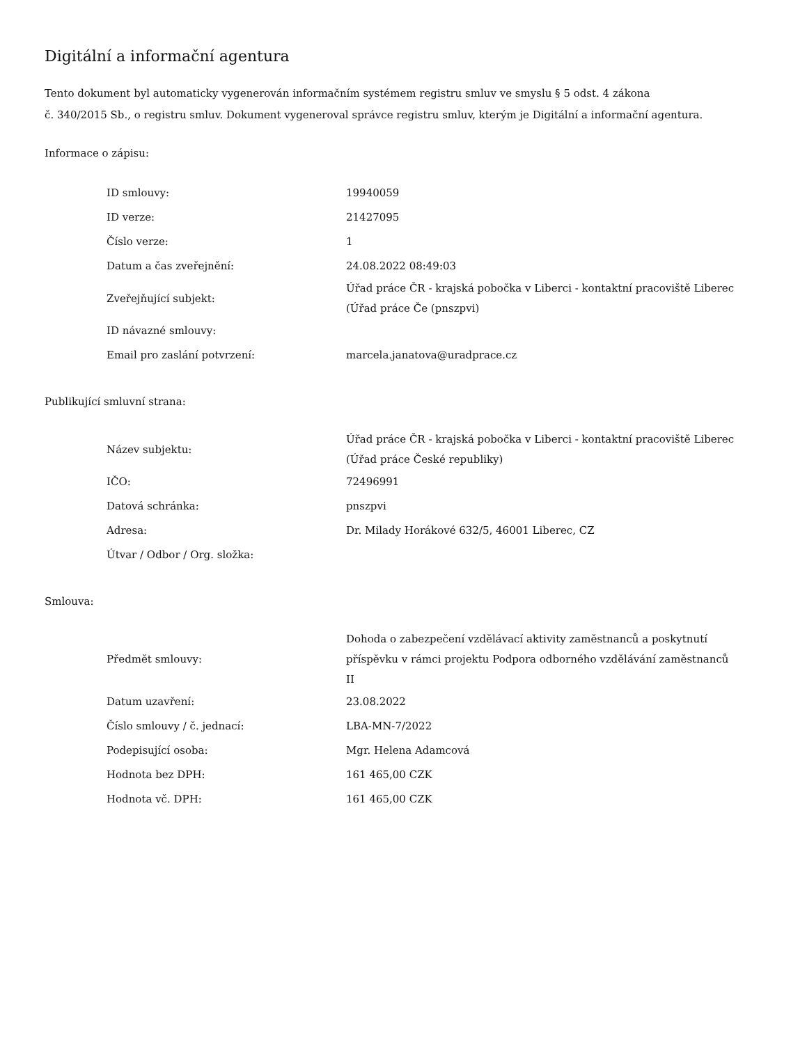Digitální a informační agentura
Tento dokument byl automaticky vygenerován informačním systémem registru smluv ve smyslu § 5 odst. 4 zákona
č. 340/2015 Sb., o registru smluv. Dokument vygeneroval správce registru smluv, kterým je Digitální a informační agentura.
Informace o zápisu:
| ID smlouvy: | 19940059 |
| ID verze: | 21427095 |
| Číslo verze: | 1 |
| Datum a čas zveřejnění: | 24.08.2022 08:49:03 |
| Zveřejňující subjekt: | Úřad práce ČR - krajská pobočka v Liberci - kontaktní pracoviště Liberec (Úřad práce Če (pnszpvi) |
| ID návazné smlouvy: | |
| Email pro zaslání potvrzení: | marcela.janatova@uradprace.cz |
Publikující smluvní strana:
| Název subjektu: | Úřad práce ČR - krajská pobočka v Liberci - kontaktní pracoviště Liberec (Úřad práce České republiky) |
| IČO: | 72496991 |
| Datová schránka: | pnszpvi |
| Adresa: | Dr. Milady Horákové 632/5, 46001 Liberec, CZ |
| Útvar / Odbor / Org. složka: | |
Smlouva:
| Předmět smlouvy: | Dohoda o zabezpečení vzdělávací aktivity zaměstnanců a poskytnutí příspěvku v rámci projektu Podpora odborného vzdělávání zaměstnanců II |
| Datum uzavření: | 23.08.2022 |
| Číslo smlouvy / č. jednací: | LBA-MN-7/2022 |
| Podepisující osoba: | Mgr. Helena Adamcová |
| Hodnota bez DPH: | 161 465,00 CZK |
| Hodnota vč. DPH: | 161 465,00 CZK |